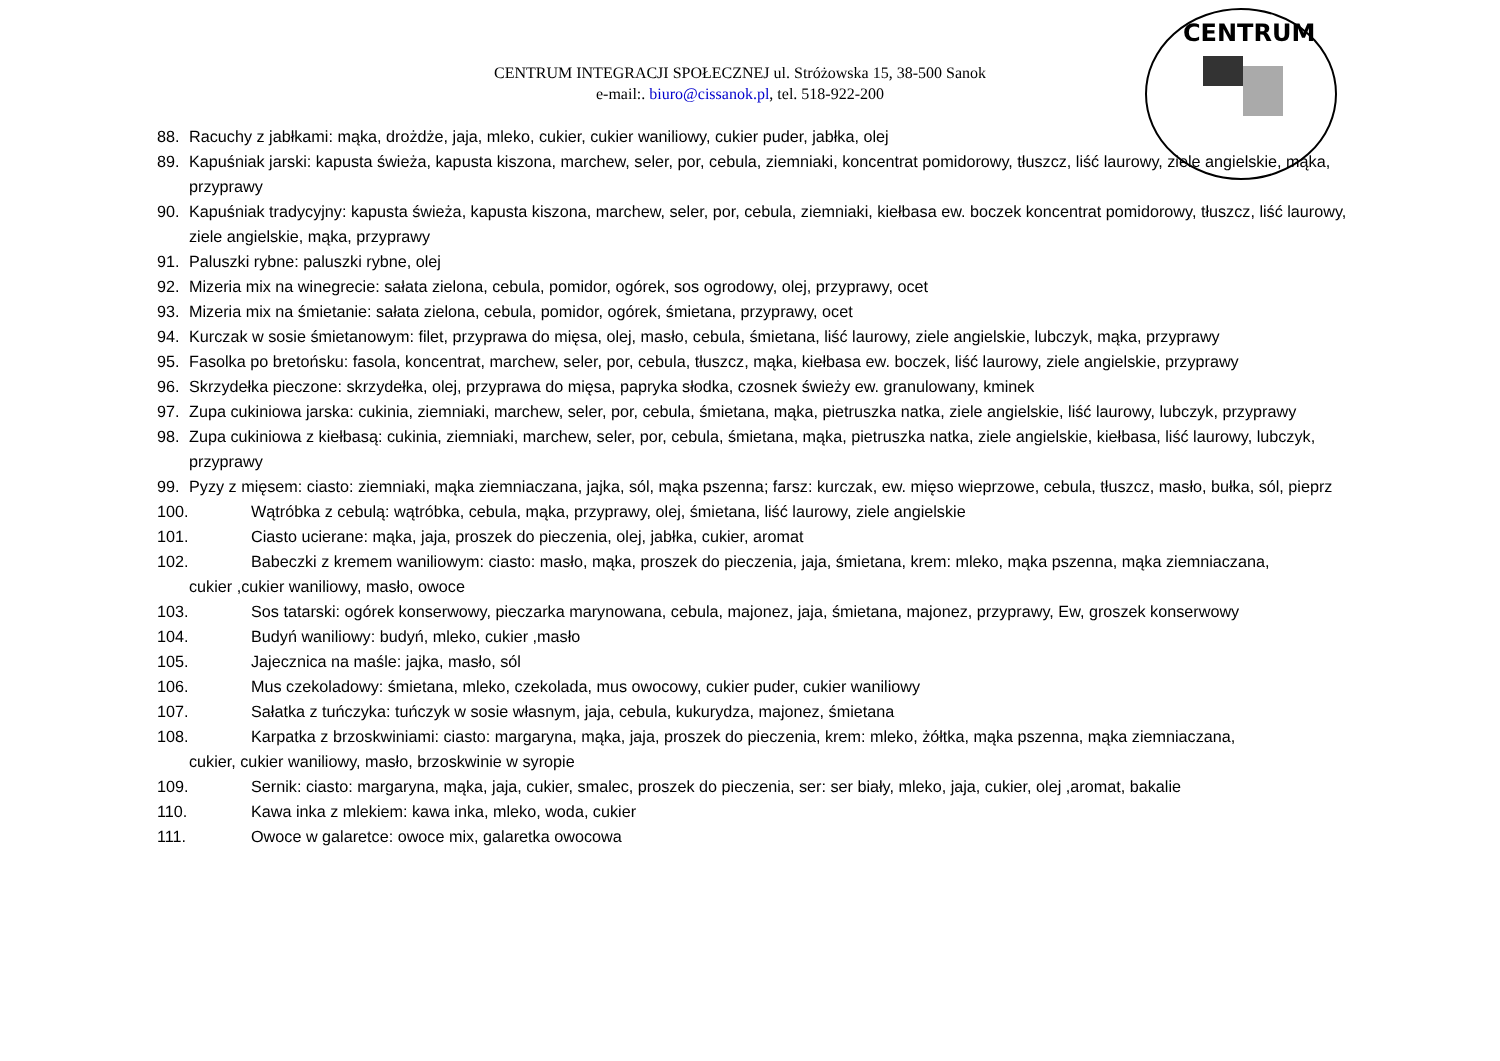CENTRUM
CENTRUM INTEGRACJI SPOŁECZNEJ ul. Stróżowska 15, 38-500 Sanok
e-mail:. biuro@cissanok.pl, tel. 518-922-200
88. Racuchy z jabłkami: mąka, drożdże, jaja, mleko, cukier, cukier waniliowy, cukier puder, jabłka, olej
89. Kapuśniak jarski: kapusta świeża, kapusta kiszona, marchew, seler, por, cebula, ziemniaki, koncentrat pomidorowy, tłuszcz, liść laurowy, ziele angielskie, mąka, przyprawy
90. Kapuśniak tradycyjny: kapusta świeża, kapusta kiszona, marchew, seler, por, cebula, ziemniaki, kiełbasa ew. boczek koncentrat pomidorowy, tłuszcz, liść laurowy, ziele angielskie, mąka, przyprawy
91. Paluszki rybne: paluszki rybne, olej
92. Mizeria mix na winegrecie: sałata zielona, cebula, pomidor, ogórek, sos ogrodowy, olej, przyprawy, ocet
93. Mizeria mix na śmietanie: sałata zielona, cebula, pomidor, ogórek, śmietana, przyprawy, ocet
94. Kurczak w sosie śmietanowym: filet, przyprawa do mięsa, olej, masło, cebula, śmietana, liść laurowy, ziele angielskie, lubczyk, mąka, przyprawy
95. Fasolka po bretońsku: fasola, koncentrat, marchew, seler, por, cebula, tłuszcz, mąka, kiełbasa ew. boczek, liść laurowy, ziele angielskie, przyprawy
96. Skrzydełka pieczone: skrzydełka, olej, przyprawa do mięsa, papryka słodka, czosnek świeży ew. granulowany, kminek
97. Zupa cukiniowa jarska: cukinia, ziemniaki, marchew, seler, por, cebula, śmietana, mąka, pietruszka natka, ziele angielskie, liść laurowy, lubczyk, przyprawy
98. Zupa cukiniowa z kiełbasą: cukinia, ziemniaki, marchew, seler, por, cebula, śmietana, mąka, pietruszka natka, ziele angielskie, kiełbasa, liść laurowy, lubczyk, przyprawy
99. Pyzy z mięsem: ciasto: ziemniaki, mąka ziemniaczana, jajka, sól, mąka pszenna; farsz: kurczak, ew. mięso wieprzowe, cebula, tłuszcz, masło, bułka, sól, pieprz
100. Wątróbka z cebulą: wątróbka, cebula, mąka, przyprawy, olej, śmietana, liść laurowy, ziele angielskie
101. Ciasto ucierane: mąka, jaja, proszek do pieczenia, olej, jabłka, cukier, aromat
102. Babeczki z kremem waniliowym: ciasto: masło, mąka, proszek do pieczenia, jaja, śmietana, krem: mleko, mąka pszenna, mąka ziemniaczana,
cukier ,cukier waniliowy, masło, owoce
103. Sos tatarski: ogórek konserwowy, pieczarka marynowana, cebula, majonez, jaja, śmietana, majonez, przyprawy, Ew, groszek konserwowy
104. Budyń waniliowy: budyń, mleko, cukier ,masło
105. Jajecznica na maśle: jajka, masło, sól
106. Mus czekoladowy: śmietana, mleko, czekolada, mus owocowy, cukier puder, cukier waniliowy
107. Sałatka z tuńczyka: tuńczyk w sosie własnym, jaja, cebula, kukurydza, majonez, śmietana
108. Karpatka z brzoskwiniami: ciasto: margaryna, mąka, jaja, proszek do pieczenia, krem: mleko, żółtka, mąka pszenna, mąka ziemniaczana,
cukier, cukier waniliowy, masło, brzoskwinie w syropie
109. Sernik: ciasto: margaryna, mąka, jaja, cukier, smalec, proszek do pieczenia, ser: ser biały, mleko, jaja, cukier, olej ,aromat, bakalie
110. Kawa inka z mlekiem: kawa inka, mleko, woda, cukier
111. Owoce w galaretce: owoce mix, galaretka owocowa